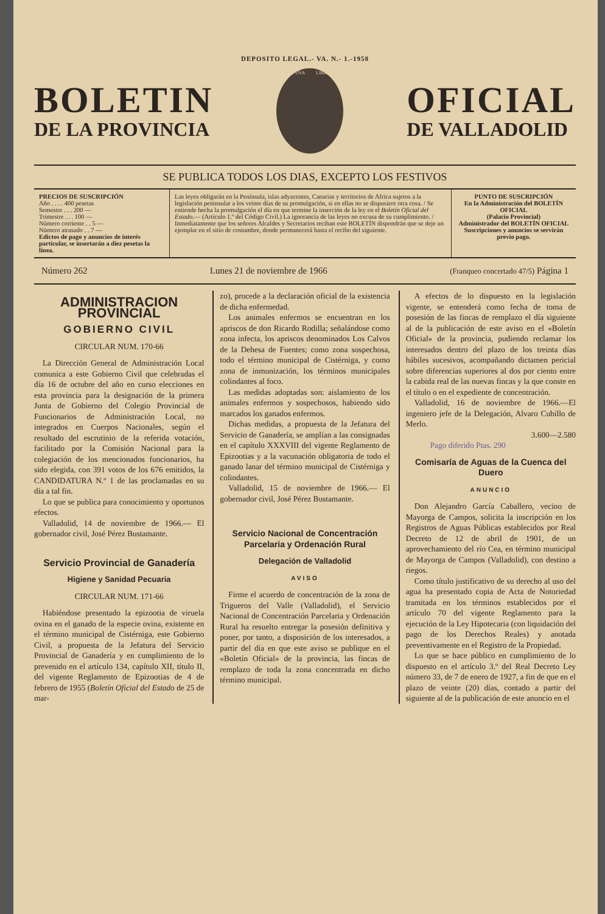DEPOSITO LEGAL.- VA. N.- 1.-1958
BOLETIN
DE LA PROVINCIA
VNA
LIBRE
OFICIAL
DE VALLADOLID
SE PUBLICA TODOS LOS DIAS, EXCEPTO LOS FESTIVOS
| PRECIOS DE SUSCRIPCIÓN Año . . . . 400 pesetas Semestre . . . 200 — Trimestre . . . 100 — Número corriente . . 5 — Número atrasado . . 7 — Edictos de pago y anuncios de interés particular, se insertarán a diez pesetas la línea. | Las leyes obligarán en la Península, islas adyacentes, Canarias y territorios de Africa sujetos a la legislación peninsular a los veinte días de su promulgación, si en ellas no se dispusiere otra cosa. / Se entiende hecha la promulgación el día en que termine la inserción de la ley en el Boletín Oficial del Estado. — (Artículo 1.º del Código Civil.) La ignorancia de las leyes no excusa de su cumplimiento. / Inmediatamente que los señores Alcaldes y Secretarios reciban este BOLETÍN dispondrán que se deje un ejemplar en el sitio de costumbre, donde permanecerá hasta el recibo del siguiente. | PUNTO DE SUSCRIPCIÓN En la Administración del BOLETÍN OFICIAL (Palacio Provincial) Administrador del BOLETÍN OFICIAL Suscripciones y anuncios se servirán previo pago. |
Número 262 Lunes 21 de noviembre de 1966 (Franqueo concertado 47/5) Página 1
ADMINISTRACION PROVINCIAL
GOBIERNO CIVIL
CIRCULAR NUM. 170-66
La Dirección General de Administración Local comunica a este Gobierno Civil que celebradas el día 16 de octubre del año en curso elecciones en esta provincia para la designación de la primera Junta de Gobierno del Colegio Provincial de Funcionarios de Administración Local, no integrados en Cuerpos Nacionales, según el resultado del escrutinio de la referida votación, facilitado por la Comisión Nacional para la colegiación de los mencionados funcionarios, ha sido elegida, con 391 votos de los 676 emitidos, la CANDIDATURA N.º 1 de las proclamadas en su día a tal fin.
Lo que se publica para conocimiento y oportunos efectos.
Valladolid, 14 de noviembre de 1966.— El gobernador civil, José Pérez Bustamante.
Servicio Provincial de Ganadería
Higiene y Sanidad Pecuaria
CIRCULAR NUM. 171-66
Habiéndose presentado la epizootia de viruela ovina en el ganado de la especie ovina, existente en el término municipal de Cistérniga, este Gobierno Civil, a propuesta de la Jefatura del Servicio Provincial de Ganadería y en cumplimiento de lo prevenido en el artículo 134, capítulo XII, título II, del vigente Reglamento de Epizootias de 4 de febrero de 1955 (Boletín Oficial del Estado de 25 de mar-
zo), procede a la declaración oficial de la existencia de dicha enfermedad.
Los animales enfermos se encuentran en los apriscos de don Ricardo Rodilla; señalándose como zona infecta, los apriscos denominados Los Calvos de la Dehesa de Fuentes; como zona sospechosa, todo el término municipal de Cistérniga, y como zona de inmunización, los términos municipales colindantes al foco.
Las medidas adoptadas son: aislamiento de los animales enfermos y sospechosos, habiendo sido marcados los ganados enfermos.
Dichas medidas, a propuesta de la Jefatura del Servicio de Ganadería, se amplían a las consignadas en el capítulo XXXVIII del vigente Reglamento de Epizootias y a la vacunación obligatoria de todo el ganado lanar del término municipal de Cistérniga y colindantes.
Valladolid, 15 de noviembre de 1966.— El gobernador civil, José Pérez Bustamante.
Servicio Nacional de Concentración Parcelaria y Ordenación Rural
Delegación de Valladolid
AVISO
Firme el acuerdo de concentración de la zona de Trigueros del Valle (Valladolid), el Servicio Nacional de Concentración Parcelaria y Ordenación Rural ha resuelto entregar la posesión definitiva y poner, por tanto, a disposición de los interesados, a partir del día en que este aviso se publique en el «Boletín Oficial» de la provincia, las fincas de remplazo de toda la zona concentrada en dicho término municipal.
A efectos de lo dispuesto en la legislación vigente, se entenderá como fecha de toma de posesión de las fincas de remplazo el día siguiente al de la publicación de este aviso en el «Boletín Oficial» de la provincia, pudiendo reclamar los interesados dentro del plazo de los treinta días hábiles sucesivos, acompañando dictamen pericial sobre diferencias superiores al dos por ciento entre la cabida real de las nuevas fincas y la que conste en el título o en el expediente de concentración.
Valladolid, 16 de noviembre de 1966.—El ingeniero jefe de la Delegación, Alvaro Cubillo de Merlo.
3.600—2.580
Pago diferido Ptas. 290
Comisaría de Aguas de la Cuenca del Duero
ANUNCIO
Don Alejandro García Caballero, vecino de Mayorga de Campos, solicita la inscripción en los Registros de Aguas Públicas establecidos por Real Decreto de 12 de abril de 1901, de un aprovechamiento del río Cea, en término municipal de Mayorga de Campos (Valladolid), con destino a riegos.
Como título justificativo de su derecho al uso del agua ha presentado copia de Acta de Notoriedad tramitada en los términos establecidos por el artículo 70 del vigente Reglamento para la ejecución de la Ley Hipotecaria (con liquidación del pago de los Derechos Reales) y anotada preventivamente en el Registro de la Propiedad.
Lo que se hace público en cumplimiento de lo dispuesto en el artículo 3.º del Real Decreto Ley número 33, de 7 de enero de 1927, a fin de que en el plazo de veinte (20) días, contado a partir del siguiente al de la publicación de este anuncio en el